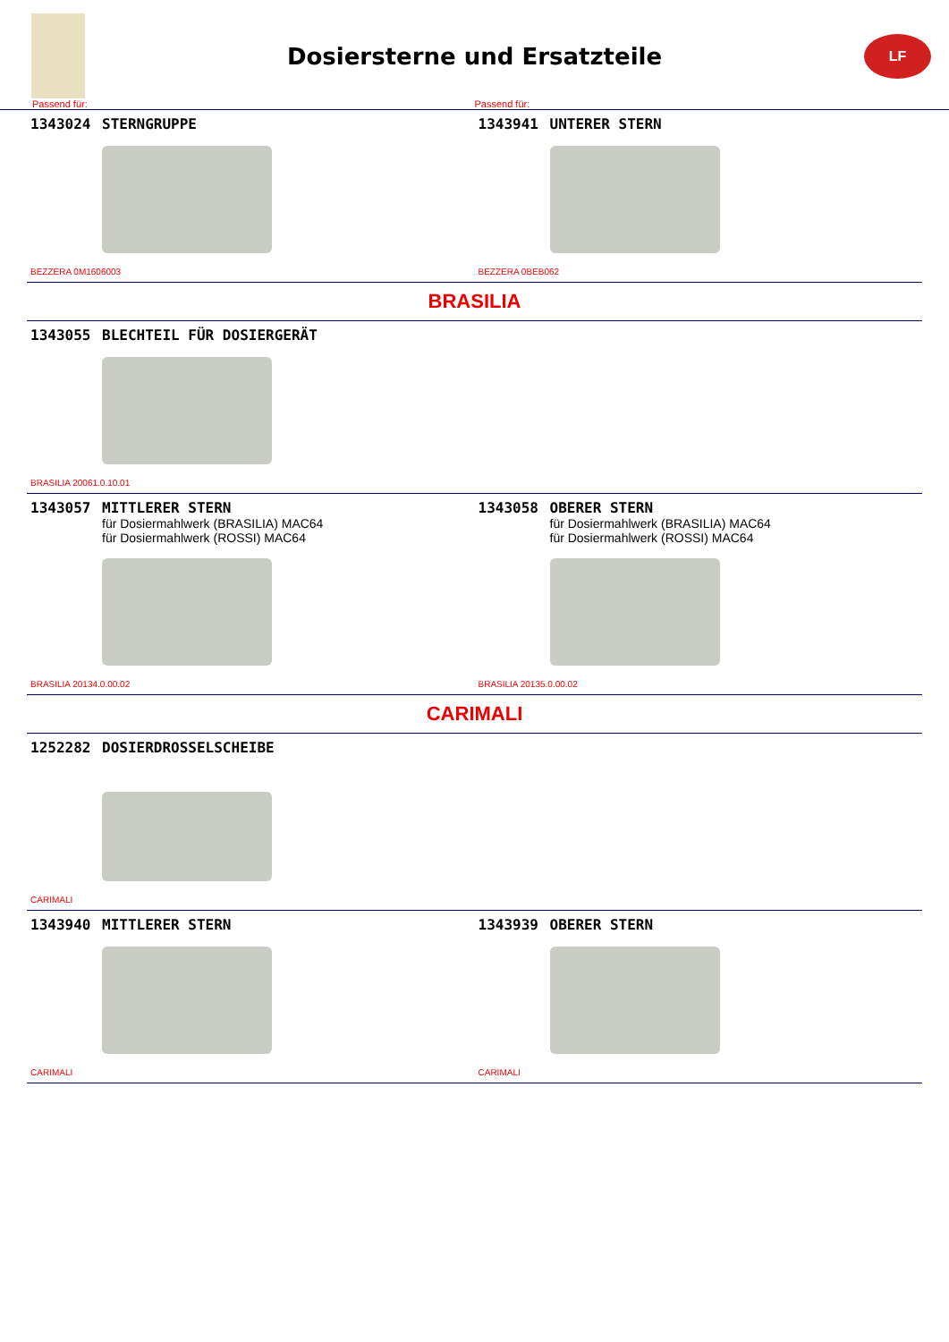Dosiersterne und Ersatzteile
LF
Passend für: Passend für:
1343024 STERNGRUPPE
BEZZERA 0M1606003
1343941 UNTERER STERN
BEZZERA 0BEB062
BRASILIA
1343055 BLECHTEIL FÜR DOSIERGERÄT
BRASILIA 20061.0.10.01
1343057 MITTLERER STERN
für Dosiermahlwerk (BRASILIA) MAC64
für Dosiermahlwerk (ROSSI) MAC64
BRASILIA 20134.0.00.02
1343058 OBERER STERN
für Dosiermahlwerk (BRASILIA) MAC64
für Dosiermahlwerk (ROSSI) MAC64
BRASILIA 20135.0.00.02
CARIMALI
1252282 DOSIERDROSSELSCHEIBE
CARIMALI
1343940 MITTLERER STERN
CARIMALI
1343939 OBERER STERN
CARIMALI